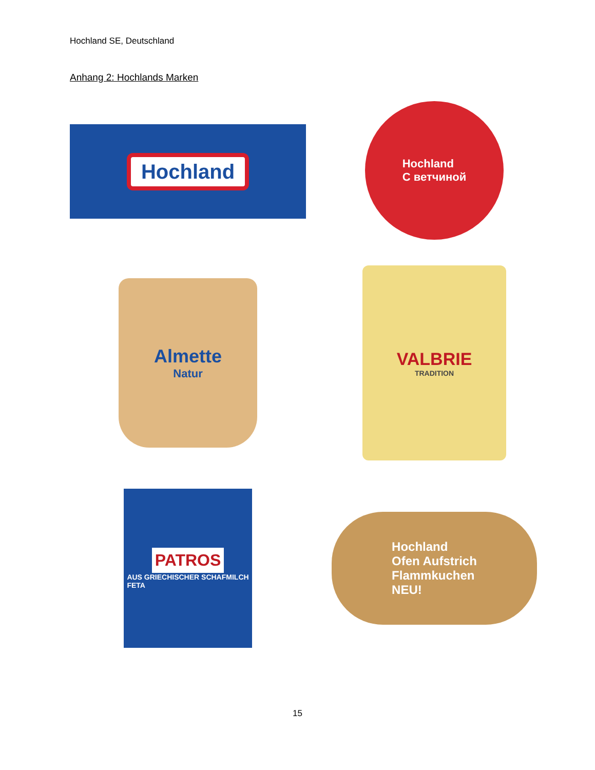Hochland SE, Deutschland
Anhang 2: Hochlands Marken
Hochland
Hochland
С ветчиной
Almette
Natur
VALBRIE
TRADITION
PATROS
AUS GRIECHISCHER SCHAFMILCH
FETA
Hochland
Ofen Aufstrich
Flammkuchen
NEU!
15